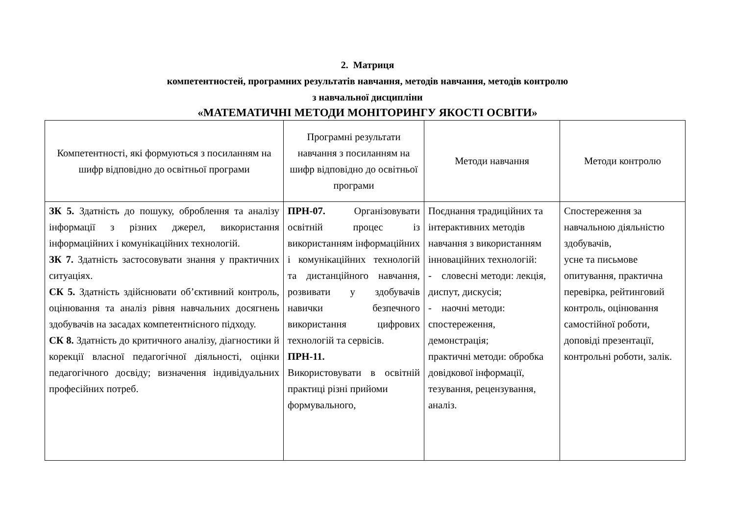2. Матриця
компетентностей, програмних результатів навчання, методів навчання, методів контролю
з навчальної дисципліни
«МАТЕМАТИЧНІ МЕТОДИ МОНІТОРИНГУ ЯКОСТІ ОСВІТИ»
| Компетентності, які формуються з посиланням на шифр відповідно до освітньої програми | Програмні результати навчання з посиланням на шифр відповідно до освітньої програми | Методи навчання | Методи контролю |
| --- | --- | --- | --- |
| ЗК 5. Здатність до пошуку, оброблення та аналізу інформації з різних джерел, використання інформаційних і комунікаційних технологій. ЗК 7. Здатність застосовувати знання у практичних ситуаціях. СК 5. Здатність здійснювати об’єктивний контроль, оцінювання та аналіз рівня навчальних досягнень здобувачів на засадах компетентнісного підходу. СК 8. Здатність до критичного аналізу, діагностики й корекції власної педагогічної діяльності, оцінки педагогічного досвіду; визначення індивідуальних професійних потреб. | ПРН-07. Організовувати освітній процес із використанням інформаційних і комунікаційних технологій та дистанційного навчання, розвивати у здобувачів навички безпечного використання цифрових технологій та сервісів. ПРН-11. Використовувати в освітній практиці різні прийоми формувального, | Поєднання традиційних та інтерактивних методів навчання з використанням інноваційних технологій: - словесні методи: лекція, диспут, дискусія; - наочні методи: спостереження, демонстрація; практичні методи: обробка довідкової інформації, тезування, рецензування, аналіз. | Спостереження за навчальною діяльністю здобувачів, усне та письмове опитування, практична перевірка, рейтинговий контроль, оцінювання самостійної роботи, доповіді презентації, контрольні роботи, залік. |